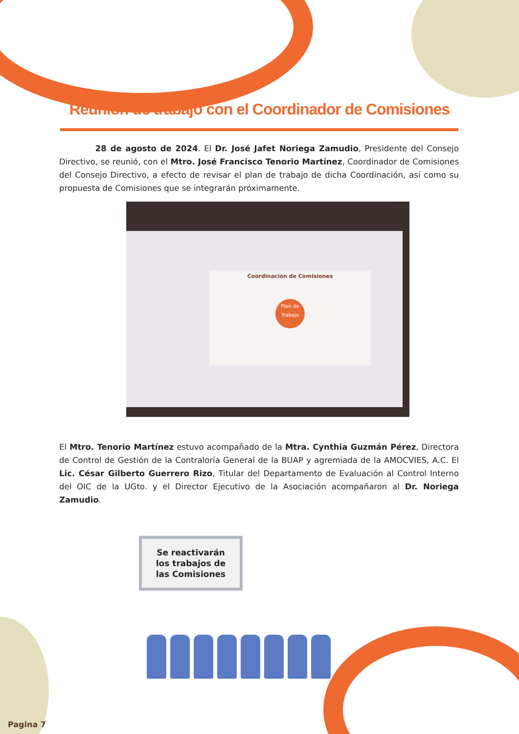Reunión de trabajo con el Coordinador de Comisiones
28 de agosto de 2024. El Dr. José Jafet Noriega Zamudio, Presidente del Consejo Directivo, se reunió, con el Mtro. José Francisco Tenorio Martínez, Coordinador de Comisiones del Consejo Directivo, a efecto de revisar el plan de trabajo de dicha Coordinación, así como su propuesta de Comisiones que se integrarán próximamente.
Coordinación de Comisiones
Plan de Trabajo
El Mtro. Tenorio Martínez estuvo acompañado de la Mtra. Cynthia Guzmán Pérez, Directora de Control de Gestión de la Contraloría General de la BUAP y agremiada de la AMOCVIES, A.C. El Lic. César Gilberto Guerrero Rizo, Titular del Departamento de Evaluación al Control Interno del OIC de la UGto. y el Director Ejecutivo de la Asociación acompañaron al Dr. Noriega Zamudio.
Se reactivarán
los trabajos de
las Comisiones
Pagina 7